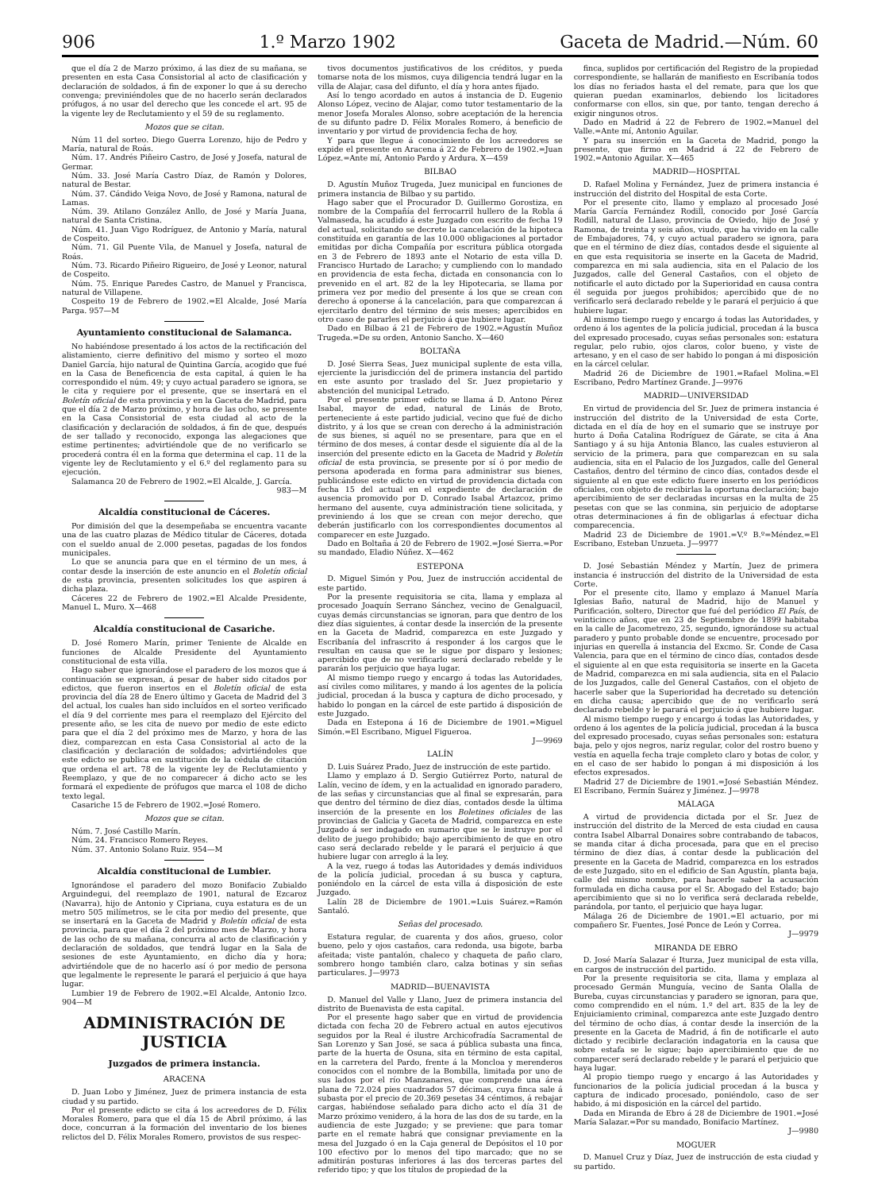906 1.º Marzo 1902 Gaceta de Madrid.—Núm. 60
que el día 2 de Marzo próximo, á las diez de su mañana, se presenten en esta Casa Consistorial al acto de clasificación y declaración de soldados, á fin de exponer lo que á su derecho convenga; previniéndoles que de no hacerlo serán declarados prófugos, á no usar del derecho que les concede el art. 95 de la vigente ley de Reclutamiento y el 59 de su reglamento.
Mozos que se citan.
Núm 11 del sorteo. Diego Guerra Lorenzo, hijo de Pedro y María, natural de Roás.
Núm. 17. Andrés Piñeiro Castro, de José y Josefa, natural de Germar.
Núm. 33. José María Castro Díaz, de Ramón y Dolores, natural de Bestar.
Núm. 37. Cándido Veiga Novo, de José y Ramona, natural de Lamas.
Núm. 39. Atilano González Anllo, de José y María Juana, natural de Santa Cristina.
Núm. 41. Juan Vigo Rodríguez, de Antonio y María, natural de Cospeito.
Núm. 71. Gil Puente Vila, de Manuel y Josefa, natural de Roás.
Núm. 73. Ricardo Piñeiro Rigueiro, de José y Leonor, natural de Cospeito.
Núm. 75. Enrique Paredes Castro, de Manuel y Francisca, natural de Villapene.
Cospeito 19 de Febrero de 1902.=El Alcalde, José María Parga. 957—M
Ayuntamiento constitucional de Salamanca.
No habiéndose presentado á los actos de la rectificación del alistamiento, cierre definitivo del mismo y sorteo el mozo Daniel García, hijo natural de Quintina García, acogido que fué en la Casa de Beneficencia de esta capital, á quien le ha correspondido el núm. 49; y cuyo actual paradero se ignora, se le cita y requiere por el presente, que se insertará en el Boletín oficial de esta provincia y en la Gaceta de Madrid, para que el día 2 de Marzo próximo, y hora de las ocho, se presente en la Casa Consistorial de esta ciudad al acto de la clasificación y declaración de soldados, á fin de que, después de ser tallado y reconocido, exponga las alegaciones que estime pertinentes; advirtiéndole que de no verificarlo se procederá contra él en la forma que determina el cap. 11 de la vigente ley de Reclutamiento y el 6.º del reglamento para su ejecución.
Salamanca 20 de Febrero de 1902.=El Alcalde, J. García.
983—M
Alcaldía constitucional de Cáceres.
Por dimisión del que la desempeñaba se encuentra vacante una de las cuatro plazas de Médico titular de Cáceres, dotada con el sueldo anual de 2.000 pesetas, pagadas de los fondos municipales.
Lo que se anuncia para que en el término de un mes, á contar desde la inserción de este anuncio en el Boletín oficial de esta provincia, presenten solicitudes los que aspiren á dicha plaza.
Cáceres 22 de Febrero de 1902.=El Alcalde Presidente, Manuel L. Muro. X—468
Alcaldía constitucional de Casariche.
D. José Romero Marín, primer Teniente de Alcalde en funciones de Alcalde Presidente del Ayuntamiento constitucional de esta villa.
Hago saber que ignorándose el paradero de los mozos que á continuación se expresan, á pesar de haber sido citados por edictos, que fueron insertos en el Boletín oficial de esta provincia del día 28 de Enero último y Gaceta de Madrid del 3 del actual, los cuales han sido incluídos en el sorteo verificado el día 9 del corriente mes para el reemplazo del Ejército del presente año, se les cita de nuevo por medio de este edicto para que el día 2 del próximo mes de Marzo, y hora de las diez, comparezcan en esta Casa Consistorial al acto de la clasificación y declaración de soldados; advirtiéndoles que este edicto se publica en sustitución de la cédula de citación que ordena el art. 78 de la vigente ley de Reclutamiento y Reemplazo, y que de no comparecer á dicho acto se les formará el expediente de prófugos que marca el 108 de dicho texto legal.
Casariche 15 de Febrero de 1902.=José Romero.
Mozos que se citan.
Núm. 7. José Castillo Marín.
Núm. 24. Francisco Romero Reyes.
Núm. 37. Antonio Solano Ruiz. 954—M
Alcaldía constitucional de Lumbier.
Ignorándose el paradero del mozo Bonifacio Zubialdo Arguindegui, del reemplazo de 1901, natural de Ezcaroz (Navarra), hijo de Antonio y Cipriana, cuya estatura es de un metro 505 milímetros, se le cita por medio del presente, que se insertará en la Gaceta de Madrid y Boletín oficial de esta provincia, para que el día 2 del próximo mes de Marzo, y hora de las ocho de su mañana, concurra al acto de clasificación y declaración de soldados, que tendrá lugar en la Sala de sesiones de este Ayuntamiento, en dicho día y hora; advirtiéndole que de no hacerlo así ó por medio de persona que legalmente le represente le parará el perjuicio á que haya lugar.
Lumbier 19 de Febrero de 1902.=El Alcalde, Antonio Izco. 904—M
ADMINISTRACIÓN DE JUSTICIA
Juzgados de primera instancia.
ARACENA
D. Juan Lobo y Jiménez, Juez de primera instancia de esta ciudad y su partido.
Por el presente edicto se cita á los acreedores de D. Félix Morales Romero, para que el día 15 de Abril próximo, á las doce, concurran á la formación del inventario de los bienes relictos del D. Félix Morales Romero, provistos de sus respec-
tivos documentos justificativos de los créditos, y pueda tomarse nota de los mismos, cuya diligencia tendrá lugar en la villa de Alajar, casa del difunto, el día y hora antes fijado.
Así lo tengo acordado en autos á instancia de D. Eugenio Alonso López, vecino de Alajar, como tutor testamentario de la menor Josefa Morales Alonso, sobre aceptación de la herencia de su difunto padre D. Félix Morales Romero, á beneficio de inventario y por virtud de providencia fecha de hoy.
Y para que llegue á conocimiento de los acreedores se expide el presente en Aracena á 22 de Febrero de 1902.=Juan López.=Ante mí, Antonio Pardo y Ardura. X—459
BILBAO
D. Agustín Muñoz Trugeda, Juez municipal en funciones de primera instancia de Bilbao y su partido.
Hago saber que el Procurador D. Guillermo Gorostiza, en nombre de la Compañía del ferrocarril hullero de la Robla á Valmaseda, ha acudido á este Juzgado con escrito de fecha 19 del actual, solicitando se decrete la cancelación de la hipoteca constituída en garantía de las 10.000 obligaciones al portador emitidas por dicha Compañía por escritura pública otorgada en 3 de Febrero de 1893 ante el Notario de esta villa D. Francisco Hurtado de Laracho; y cumpliendo con lo mandado en providencia de esta fecha, dictada en consonancia con lo prevenido en el art. 82 de la ley Hipotecaria, se llama por primera vez por medio del presente á los que se crean con derecho á oponerse á la cancelación, para que comparezcan á ejercitarlo dentro del término de seis meses; apercibidos en otro caso de pararles el perjuicio á que hubiere lugar.
Dado en Bilbao á 21 de Febrero de 1902.=Agustín Muñoz Trugeda.=De su orden, Antonio Sancho. X—460
BOLTAÑA
D. José Sierra Seas, Juez municipal suplente de esta villa, ejerciente la jurisdicción del de primera instancia del partido en este asunto por traslado del Sr. Juez propietario y abstención del municipal Letrado.
Por el presente primer edicto se llama á D. Antono Pérez Isabal, mayor de edad, natural de Linás de Broto, perteneciente á este partido judicial, vecino que fué de dicho distrito, y á los que se crean con derecho á la administración de sus bienes, si aquél no se presentare, para que en el término de dos meses, á contar desde el siguiente día al de la inserción del presente edicto en la Gaceta de Madrid y Boletín oficial de esta provincia, se presente por sí ó por medio de persona apoderada en forma para administrar sus bienes, publicándose este edicto en virtud de providencia dictada con fecha 15 del actual en el expediente de declaración de ausencia promovido por D. Conrado Isabal Artazcoz, primo hermano del ausente, cuya administración tiene solicitada, y previniendo á los que se crean con mejor derecho, que deberán justificarlo con los correspondientes documentos al comparecer en este Juzgado.
Dado en Boltaña á 20 de Febrero de 1902.=José Sierra.=Por su mandado, Eladio Núñez. X—462
ESTEPONA
D. Miguel Simón y Pou, Juez de instrucción accidental de este partido.
Por la presente requisitoria se cita, llama y emplaza al procesado Joaquín Serrano Sánchez, vecino de Genalguacil, cuyas demás circunstancias se ignoran, para que dentro de los diez días siguientes, á contar desde la inserción de la presente en la Gaceta de Madrid, comparezca en este Juzgado y Escribanía del infrascrito á responder á los cargos que le resultan en causa que se le sigue por disparo y lesiones; apercibido que de no verificarlo será declarado rebelde y le pararán los perjuicio que haya lugar.
Al mismo tiempo ruego y encargo á todas las Autoridades, así civiles como militares, y mando á los agentes de la policía judicial, procedan á la busca y captura de dicho procesado, y habido lo pongan en la cárcel de este partido á disposición de este Juzgado.
Dada en Estepona á 16 de Diciembre de 1901.=Miguel Simón.=El Escribano, Miguel Figueroa.
J—9969
LALÍN
D. Luis Suárez Prado, Juez de instrucción de este partido.
Llamo y emplazo á D. Sergio Gutiérrez Porto, natural de Lalín, vecino de ídem, y en la actualidad en ignorado paradero, de las señas y circunstancias que al final se expresarán, para que dentro del término de diez días, contados desde la última inserción de la presente en los Boletines oficiales de las provincias de Galicia y Gaceta de Madrid, comparezca en este Juzgado á ser indagado en sumario que se le instruye por el delito de juego prohibido; bajo apercibimiento de que en otro caso será declarado rebelde y le parará el perjuicio á que hubiere lugar con arreglo á la ley.
A la vez, ruego á todas las Autoridades y demás individuos de la policía judicial, procedan á su busca y captura, poniéndolo en la cárcel de esta villa á disposición de este Juzgado.
Lalín 28 de Diciembre de 1901.=Luis Suárez.=Ramón Santaló.
Señas del procesado.
Estatura regular, de cuarenta y dos años, grueso, color bueno, pelo y ojos castaños, cara redonda, usa bigote, barba afeitada; viste pantalón, chaleco y chaqueta de paño claro, sombrero hongo también claro, calza botinas y sin señas particulares. J—9973
MADRID—BUENAVISTA
D. Manuel del Valle y Llano, Juez de primera instancia del distrito de Buenavista de esta capital.
Por el presente hago saber que en virtud de providencia dictada con fecha 20 de Febrero actual en autos ejecutivos seguidos por la Real é ilustre Archicofradía Sacramental de San Lorenzo y San José, se saca á pública subasta una finca, parte de la huerta de Osuna, sita en término de esta capital, en la carretera del Pardo, frente á la Moncloa y merenderos conocidos con el nombre de la Bombilla, limitada por uno de sus lados por el río Manzanares, que comprende una área plana de 72.024 pies cuadrados 57 décimas, cuya finca sale á subasta por el precio de 20.369 pesetas 34 céntimos, á rebajar cargas, habiéndose señalado para dicho acto el día 31 de Marzo próximo venidero, á la hora de las dos de su tarde, en la audiencia de este Juzgado; y se previene: que para tomar parte en el remate habrá que consignar previamente en la mesa del Juzgado ó en la Caja general de Depósitos el 10 por 100 efectivo por lo menos del tipo marcado; que no se admitirán posturas inferiores á las dos terceras partes del referido tipo; y que los títulos de propiedad de la
finca, suplidos por certificación del Registro de la propiedad correspondiente, se hallarán de manifiesto en Escribanía todos los días no feriados hasta el del remate, para que los que quieran puedan examinarlos, debiendo los licitadores conformarse con ellos, sin que, por tanto, tengan derecho á exigir ningunos otros.
Dado en Madrid á 22 de Febrero de 1902.=Manuel del Valle.=Ante mí, Antonio Aguilar.
Y para su inserción en la Gaceta de Madrid, pongo la presente, que firmo en Madrid á 22 de Febrero de 1902.=Antonio Aguilar. X—465
MADRID—HOSPITAL
D. Rafael Molina y Fernández, Juez de primera instancia é instrucción del distrito del Hospital de esta Corte.
Por el presente cito, llamo y emplazo al procesado José María García Fernández Rodill, conocido por José García Rodill, natural de Llaso, provincia de Oviedo, hijo de José y Ramona, de treinta y seis años, viudo, que ha vivido en la calle de Embajadores, 74, y cuyo actual paradero se ignora, para que en el término de diez días, contados desde el siguiente al en que esta requisitoria se inserte en la Gaceta de Madrid, comparezca en mi sala audiencia, sita en el Palacio de los Juzgados, calle del General Castaños, con el objeto de notificarle el auto dictado por la Superioridad en causa contra él seguida por juegos prohibidos; apercibido que de no verificarlo será declarado rebelde y le parará el perjuicio á que hubiere lugar.
Al mismo tiempo ruego y encargo á todas las Autoridades, y ordeno á los agentes de la policía judicial, procedan á la busca del expresado procesado, cuyas señas personales son: estatura regular, pelo rubio, ojos claros, color bueno, y viste de artesano, y en el caso de ser habido lo pongan á mi disposición en la cárcel celular.
Madrid 26 de Diciembre de 1901.=Rafael Molina.=El Escribano, Pedro Martínez Grande. J—9976
MADRID—UNIVERSIDAD
En virtud de providencia del Sr. Juez de primera instancia é instrucción del distrito de la Universidad de esta Corte, dictada en el día de hoy en el sumario que se instruye por hurto á Doña Catalina Rodríguez de Gárate, se cita á Ana Santiago y á su hija Antonia Blanco, las cuales estuvieron al servicio de la primera, para que comparezcan en su sala audiencia, sita en el Palacio de los Juzgados, calle del General Castaños, dentro del término de cinco días, contados desde el siguiente al en que este edicto fuere inserto en los periódicos oficiales, con objeto de recibirlas la oportuna declaración; bajo apercibimiento de ser declaradas incursas en la multa de 25 pesetas con que se las conmina, sin perjuicio de adoptarse otras determinaciones á fin de obligarlas á efectuar dicha comparecencia.
Madrid 23 de Diciembre de 1901.=V.º B.º=Méndez.=El Escribano, Esteban Unzueta. J—9977
D. José Sebastián Méndez y Martín, Juez de primera instancia é instrucción del distrito de la Universidad de esta Corte.
Por el presente cito, llamo y emplazo á Manuel María Iglesias Baño, natural de Madrid, hijo de Manuel y Purificación, soltero, Director que fué del periódico El País, de veinticinco años, que en 23 de Septiembre de 1899 habitaba en la calle de Jacometrezo, 25, segundo, ignorándose su actual paradero y punto probable donde se encuentre, procesado por injurias en querella á instancia del Excmo. Sr. Conde de Casa Valencia, para que en el término de cinco días, contados desde el siguiente al en que esta requisitoria se inserte en la Gaceta de Madrid, comparezca en mi sala audiencia, sita en el Palacio de los Juzgados, calle del General Castaños, con el objeto de hacerle saber que la Superioridad ha decretado su detención en dicha causa; apercibido que de no verificarlo será declarado rebelde y le parará el perjuicio á que hubiere lugar.
Al mismo tiempo ruego y encargo á todas las Autoridades, y ordeno á los agentes de la policía judicial, procedan á la busca del expresado procesado, cuyas señas personales son: estatura baja, pelo y ojos negros, nariz regular, color del rostro bueno y vestía en aquella fecha traje completo claro y botas de color, y en el caso de ser habido lo pongan á mi disposición á los efectos expresados.
Madrid 27 de Diciembre de 1901.=José Sebastián Méndez. El Escribano, Fermín Suárez y Jiménez. J—9978
MÁLAGA
A virtud de providencia dictada por el Sr. Juez de instrucción del distrito de la Merced de esta ciudad en causa contra Isabel Albarral Donaires sobre contrabando de tabacos, se manda citar á dicha procesada, para que en el preciso término de diez días, á contar desde la publicación del presente en la Gaceta de Madrid, comparezca en los estrados de este Juzgado, sito en el edificio de San Agustín, planta baja, calle del mismo nombre, para hacerle saber la acusación formulada en dicha causa por el Sr. Abogado del Estado; bajo apercibimiento que si no lo verifica será declarada rebelde, parándola, por tanto, el perjuicio que haya lugar.
Málaga 26 de Diciembre de 1901.=El actuario, por mi compañero Sr. Fuentes, José Ponce de León y Correa.
J—9979
MIRANDA DE EBRO
D. José María Salazar é Iturza, Juez municipal de esta villa, en cargos de instrucción del partido.
Por la presente requisitoria se cita, llama y emplaza al procesado Germán Munguía, vecino de Santa Olalla de Bureba, cuyas circunstancias y paradero se ignoran, para que, como comprendido en el núm. 1.º del art. 835 de la ley de Enjuiciamiento criminal, comparezca ante este Juzgado dentro del término de ocho días, á contar desde la inserción de la presente en la Gaceta de Madrid, á fin de notificarle el auto dictado y recibirle declaración indagatoria en la causa que sobre estafa se le sigue; bajo apercibimiento que de no comparecer será declarado rebelde y le parará el perjuicio que haya lugar.
Al propio tiempo ruego y encargo á las Autoridades y funcionarios de la policía judicial procedan á la busca y captura de indicado procesado, poniéndolo, caso de ser habido, á mi disposición en la cárcel del partido.
Dada en Miranda de Ebro á 28 de Diciembre de 1901.=José María Salazar.=Por su mandado, Bonifacio Martínez.
J—9980
MOGUER
D. Manuel Cruz y Díaz, Juez de instrucción de esta ciudad y su partido.